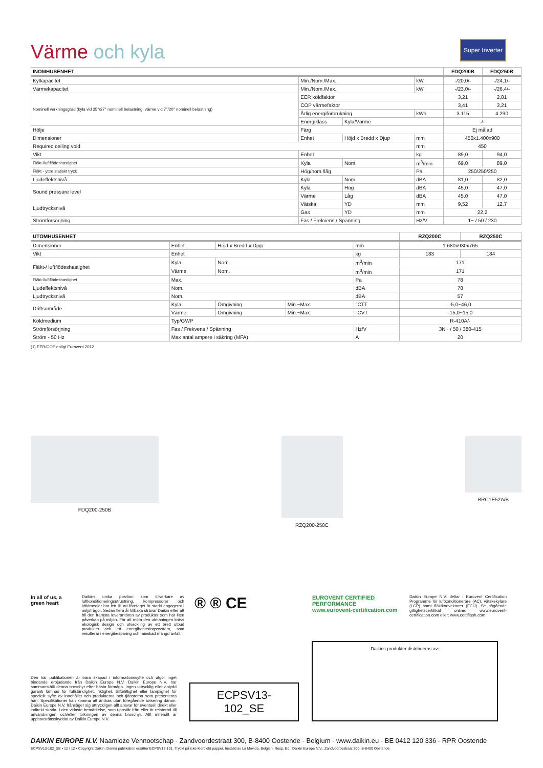Super Inverter
Värme och kyla
| INOMHUSENHET | | | | FDQ200B | FDQ250B |
| --- | --- | --- | --- | --- | --- |
| Kylkapacitet | Min./Nom./Max. | | kW | -/20,0/- | -/24,1/- |
| Värmekapacitet | Min./Nom./Max. | | kW | -/23,0/- | -/26,4/- |
| Nominell verkningsgrad (kyla vid 35°/27° nominell belastning, värme vid 7°/20° nominell belastning) | EER köldfaktor | | | 3,21 | 2,81 |
| | COP värmefaktor | | | 3,41 | 3,21 |
| | Årlig energiförbrukning | | kWh | 3.115 | 4.290 |
| | Energiklass | Kyla/Värme | | -/- | |
| Hölje | Färg | | | Ej målad | |
| Dimensioner | Enhet | Höjd x Bredd x Djup | mm | 450x1.400x900 | |
| Required ceiling void | | | mm | 450 | |
| Vikt | Enhet | | kg | 89,0 | 94,0 |
| Fläkt-/luftflödeshastighet | Kyla | Nom. | m<sup>3</sup>/min | 69,0 | 89,0 |
| Fläkt - yttre statiskt tryck | Hög/nom./låg | | Pa | 250/250/250 | |
| Ljudeffektsnivå | Kyla | Nom. | dBA | 81,0 | 82,0 |
| Sound pressure level | Kyla | Hög | dBA | 45,0 | 47,0 |
| | Värme | Låg | dBA | 45,0 | 47,0 |
| Ljudtrycksnivå | Vätska | YD | mm | 9,52 | 12,7 |
| | Gas | YD | mm | 22,2 | |
| Strömförsörjning | Fas / Frekvens / Spänning | | Hz/V | 1~ / 50 / 230 | |
| UTOMHUSENHET | | | | | RZQ200C | RZQ250C |
| --- | --- | --- | --- | --- | --- | --- |
| Dimensioner | Enhet | Höjd x Bredd x Djup | | mm | 1.680x930x765 | |
| Vikt | Enhet | | | kg | 183 | 184 |
| Fläkt-/ luftflödeshastighet | Kyla | Nom. | | m<sup>3</sup>/min | 171 | |
| | Värme | Nom. | | m<sup>3</sup>/min | 171 | |
| Fläkt-/luftflödeshastighet | Max. | | | Pa | 78 | |
| Ljudeffektsnivå | Nom. | | | dBA | 78 | |
| Ljudtrycksnivå | Nom. | | | dBA | 57 | |
| Driftsområde | Kyla | Omgivning | Min.~Max. | °CTT | -5,0~46,0 | |
| | Värme | Omgivning | Min.~Max. | °CVT | -15,0~15,0 | |
| Köldmedium | Typ/GWP | | | | R-410A/- | |
| Strömförsörjning | Fas / Frekvens / Spänning | | | Hz/V | 3N~ / 50 / 380-415 | |
| Ström - 50 Hz | Max antal ampere i säkring (MFA) | | | A | 20 | |
(1) EER/COP enligt Eurovent 2012
FDQ200-250B RZQ200-250C BRC1E52A/B
In all of us, a green heart
Daikins unika position som tillverkare av luftkonditioneringsutrustning, kompressorer och köldmedier har lett till att företaget är starkt engagerat i miljöfrågor. Sedan flera år tillbaka strävar Daikin efter att bli den främsta leverantören av produkter som har liten påverkan på miljön. För att möta den utmaningen krävs ekologisk design och utveckling av ett brett utbud produkter och ett energihanteringssystem, som resulterar i energibesparing och minskad mängd avfall.
® ® CE
EUROVENT CERTIFIED PERFORMANCE
www.eurovent-certification.com
Daikin Europe N.V. deltar i Eurovent Certification Programme för luftkonditionerare (AC), vätskekylare (LCP) samt fläktkonvektorer (FCU). Se pågående giltighetscertifikat online: www.eurovent-certification.com eller: www.certiflash.com
Den här publikationen är bara skapad i informationssyfte och utgör inget bindande erbjudande från Daikin Europe N.V. Daikin Europe N.V. har sammanställt denna broschyr efter bästa förmåga. Ingen uttrycklig eller antydd garanti lämnas för fullständighet, riktighet, tillförlitlighet eller lämplighet för speciellt syfte av innehållet och produkterna och tjänsterna som presenteras häri. Specifikationer kan komma att ändras utan föregående avisering därom. Daikin Europe N.V. frånsäger sig uttryckligen allt ansvar för eventuell direkt eller indirekt skada, i den vidaste bemärkelse, som uppstår från eller är relaterad till användningen och/eller tolkningen av denna broschyr. Allt innehåll är upphovsrättsskyddat av Daikin Europe N.V.
ECPSV13-102_SE
Daikins produkter distribueras av:
DAIKIN EUROPE N.V. Naamloze Vennootschap - Zandvoordestraat 300, B-8400 Oostende - Belgium - www.daikin.eu - BE 0412 120 336 - RPR Oostende
ECPSV13-102_SE • 12 / 12 • Copyright Daikin. Denna publikation ersätter ECPSV12-101. Tryckt på icke-klorblekt papper. Inställd av La Movida, Belgien. Resp. Ed.: Daikin Europe N.V., Zandvoordestraat 300, B-8400 Oostende